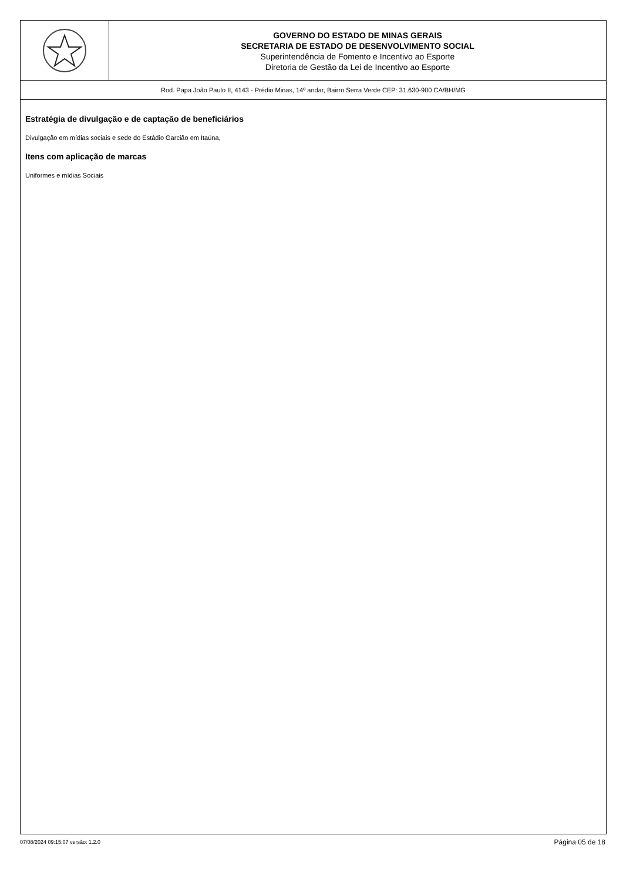GOVERNO DO ESTADO DE MINAS GERAIS
SECRETARIA DE ESTADO DE DESENVOLVIMENTO SOCIAL
Superintendência de Fomento e Incentivo ao Esporte
Diretoria de Gestão da Lei de Incentivo ao Esporte
Rod. Papa João Paulo II, 4143 - Prédio Minas, 14º andar, Bairro Serra Verde CEP: 31.630-900 CA/BH/MG
Estratégia de divulgação e de captação de beneficiários
Divulgação em mídias sociais e sede do Estádio Garcião em Itaúna,
Itens com aplicação de marcas
Uniformes e mídias Sociais
07/08/2024 09:15:07 versão: 1.2.0 Página 05 de 18